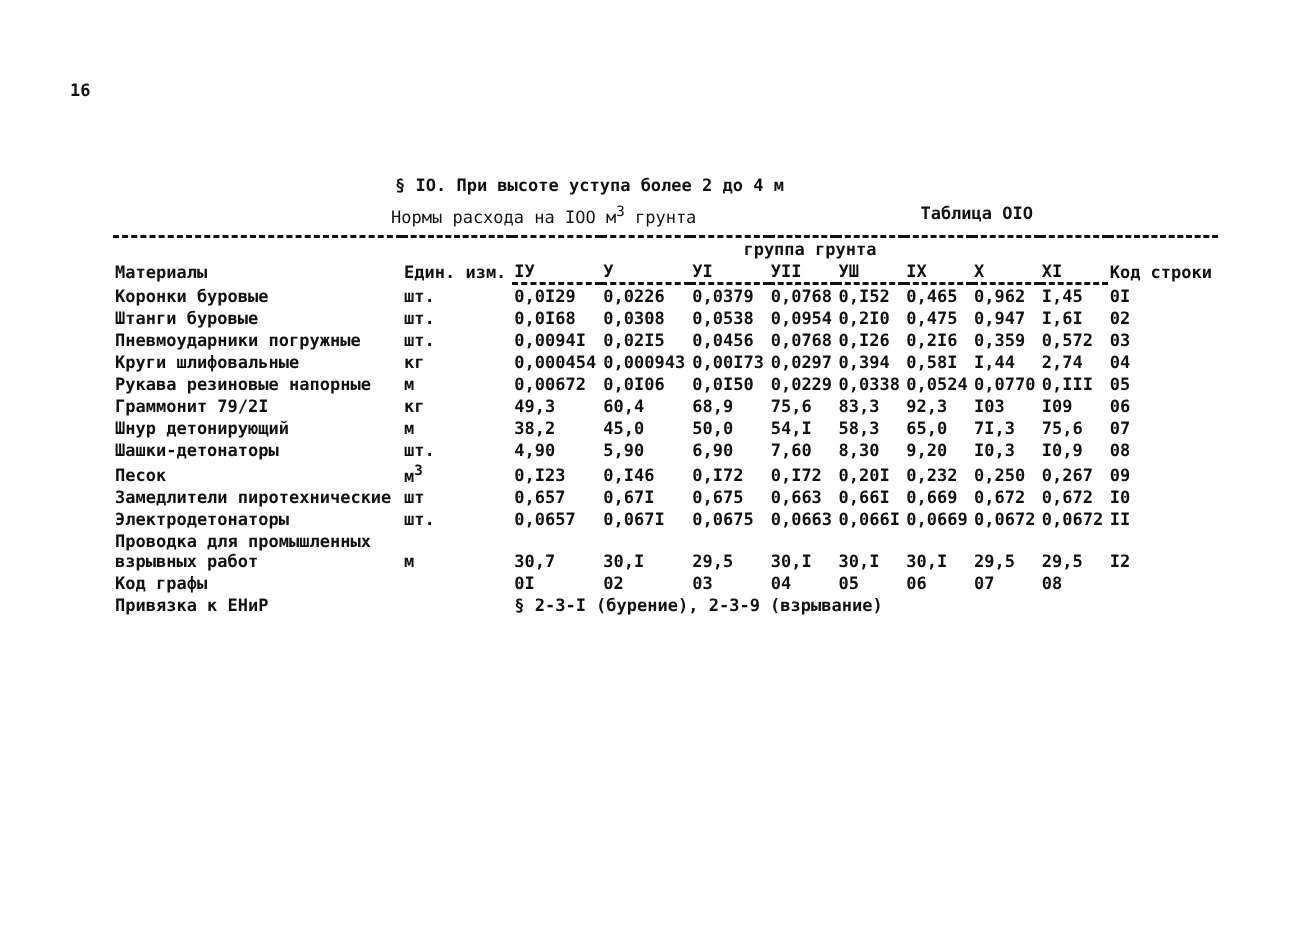16
§ IO. При высоте уступа более 2 до 4 м
Нормы расхода на IOO м<sup>3</sup> грунта Таблица OIO
| Материалы | Един. изм. | группа грунта | | | | | | | | Код строки |
| --- | --- | --- | --- | --- | --- | --- | --- | --- | --- | --- |
| | | IУ | У | УI | УII | УШ | IX | X | XI | |
| Коронки буровые | шт. | 0,0I29 | 0,0226 | 0,0379 | 0,0768 | 0,I52 | 0,465 | 0,962 | I,45 | 0I |
| Штанги буровые | шт. | 0,0I68 | 0,0308 | 0,0538 | 0,0954 | 0,2I0 | 0,475 | 0,947 | I,6I | 02 |
| Пневмоударники погружные | шт. | 0,0094I | 0,02I5 | 0,0456 | 0,0768 | 0,I26 | 0,2I6 | 0,359 | 0,572 | 03 |
| Круги шлифовальные | кг | 0,000454 | 0,000943 | 0,00I73 | 0,0297 | 0,394 | 0,58I | I,44 | 2,74 | 04 |
| Рукава резиновые напорные | м | 0,00672 | 0,0I06 | 0,0I50 | 0,0229 | 0,0338 | 0,0524 | 0,0770 | 0,III | 05 |
| Граммонит 79/2I | кг | 49,3 | 60,4 | 68,9 | 75,6 | 83,3 | 92,3 | I03 | I09 | 06 |
| Шнур детонирующий | м | 38,2 | 45,0 | 50,0 | 54,I | 58,3 | 65,0 | 7I,3 | 75,6 | 07 |
| Шашки-детонаторы | шт. | 4,90 | 5,90 | 6,90 | 7,60 | 8,30 | 9,20 | I0,3 | I0,9 | 08 |
| Песок | м<sup>3</sup> | 0,I23 | 0,I46 | 0,I72 | 0,I72 | 0,20I | 0,232 | 0,250 | 0,267 | 09 |
| Замедлители пиротехнические | шт | 0,657 | 0,67I | 0,675 | 0,663 | 0,66I | 0,669 | 0,672 | 0,672 | I0 |
| Электродетонаторы | шт. | 0,0657 | 0,067I | 0,0675 | 0,0663 | 0,066I | 0,0669 | 0,0672 | 0,0672 | II |
| Проводка для промышленных взрывных работ | м | 30,7 | 30,I | 29,5 | 30,I | 30,I | 30,I | 29,5 | 29,5 | I2 |
| Код графы | | 0I | 02 | 03 | 04 | 05 | 06 | 07 | 08 | |
| Привязка к ЕНиР | | § 2-3-I (бурение), 2-3-9 (взрывание) | | | | | | | | |